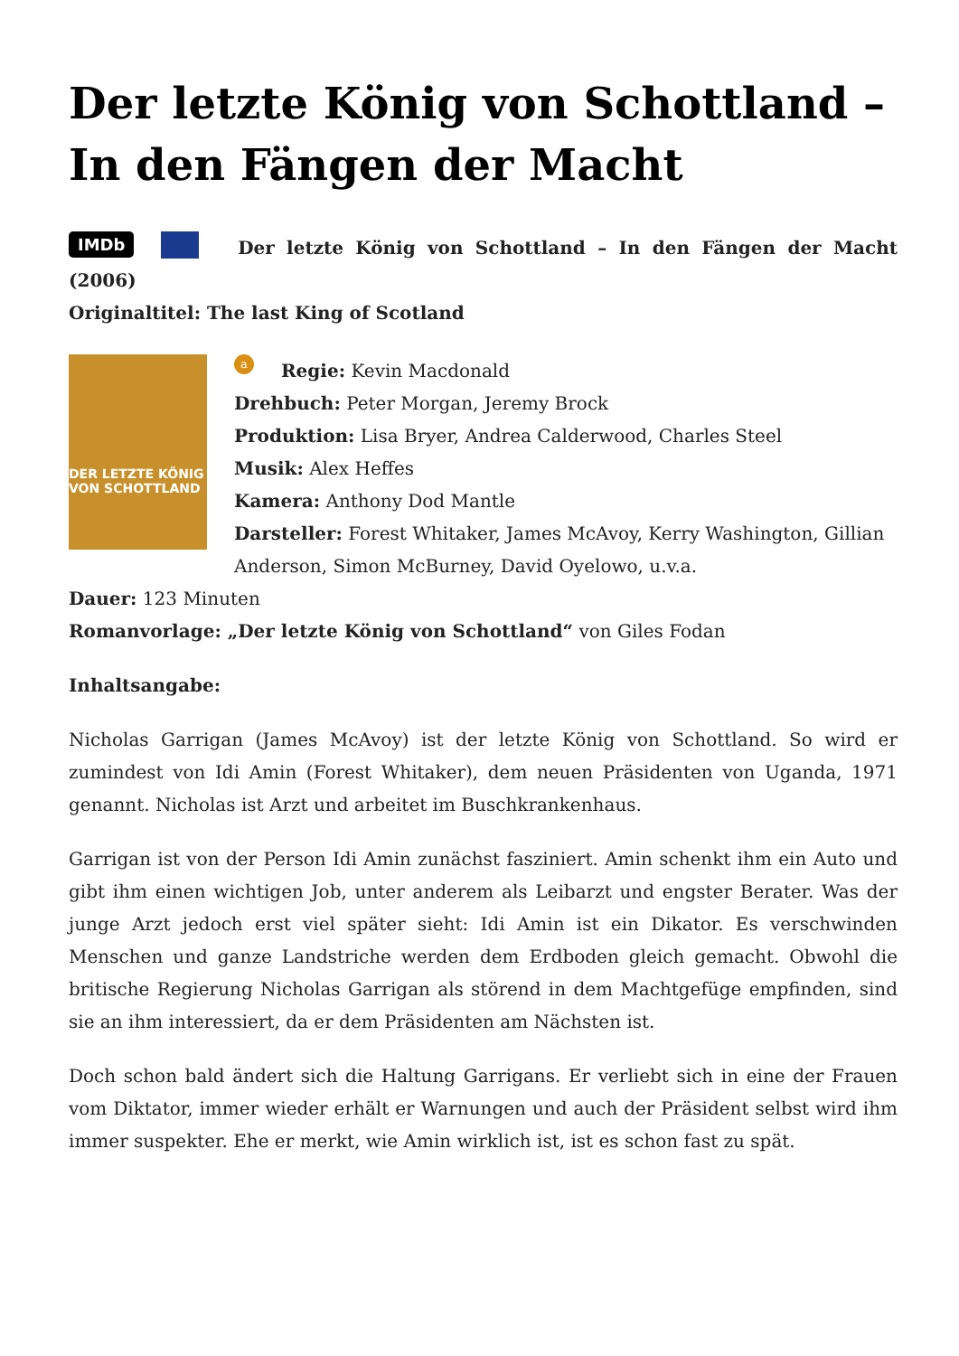Der letzte König von Schottland – In den Fängen der Macht
IMDb Der letzte König von Schottland – In den Fängen der Macht (2006)
Originaltitel: The last King of Scotland
DER LETZTE KÖNIG VON SCHOTTLAND
a Regie: Kevin Macdonald
Drehbuch: Peter Morgan, Jeremy Brock
Produktion: Lisa Bryer, Andrea Calderwood, Charles Steel
Musik: Alex Heffes
Kamera: Anthony Dod Mantle
Darsteller: Forest Whitaker, James McAvoy, Kerry Washington, Gillian Anderson, Simon McBurney, David Oyelowo, u.v.a.
Dauer: 123 Minuten
Romanvorlage: „Der letzte König von Schottland“ von Giles Fodan
Inhaltsangabe:
Nicholas Garrigan (James McAvoy) ist der letzte König von Schottland. So wird er zumindest von Idi Amin (Forest Whitaker), dem neuen Präsidenten von Uganda, 1971 genannt. Nicholas ist Arzt und arbeitet im Buschkrankenhaus.
Garrigan ist von der Person Idi Amin zunächst fasziniert. Amin schenkt ihm ein Auto und gibt ihm einen wichtigen Job, unter anderem als Leibarzt und engster Berater. Was der junge Arzt jedoch erst viel später sieht: Idi Amin ist ein Dikator. Es verschwinden Menschen und ganze Landstriche werden dem Erdboden gleich gemacht. Obwohl die britische Regierung Nicholas Garrigan als störend in dem Machtgefüge empfinden, sind sie an ihm interessiert, da er dem Präsidenten am Nächsten ist.
Doch schon bald ändert sich die Haltung Garrigans. Er verliebt sich in eine der Frauen vom Diktator, immer wieder erhält er Warnungen und auch der Präsident selbst wird ihm immer suspekter. Ehe er merkt, wie Amin wirklich ist, ist es schon fast zu spät.